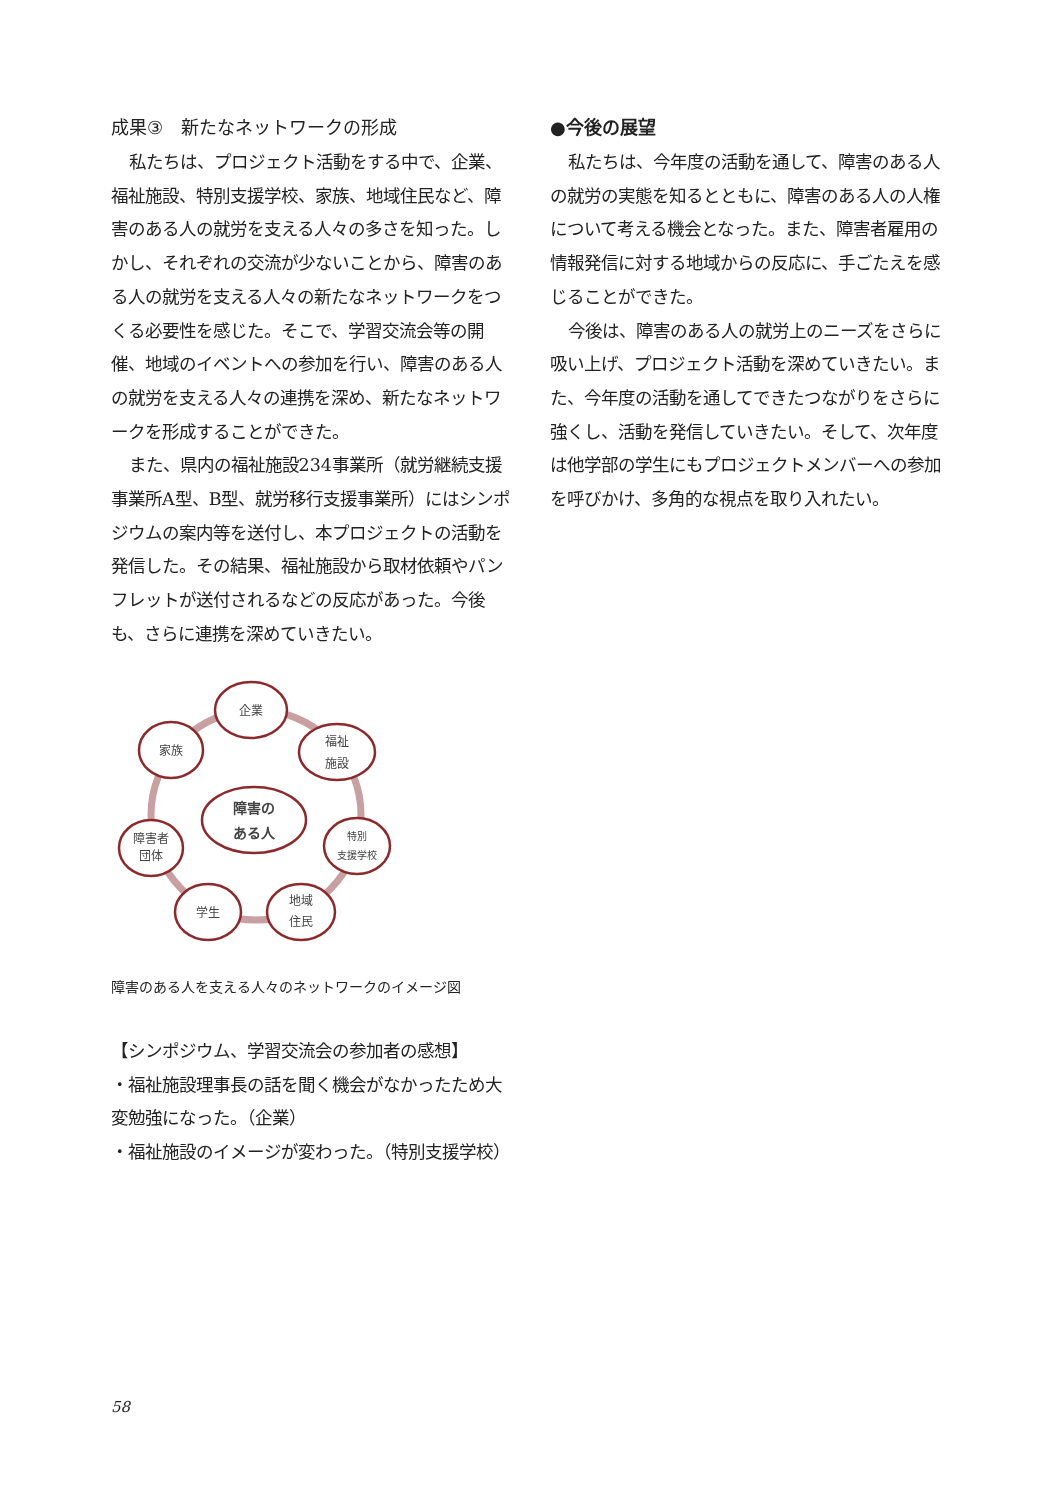成果③　新たなネットワークの形成
私たちは、プロジェクト活動をする中で、企業、福祉施設、特別支援学校、家族、地域住民など、障害のある人の就労を支える人々の多さを知った。しかし、それぞれの交流が少ないことから、障害のある人の就労を支える人々の新たなネットワークをつくる必要性を感じた。そこで、学習交流会等の開催、地域のイベントへの参加を行い、障害のある人の就労を支える人々の連携を深め、新たなネットワークを形成することができた。
また、県内の福祉施設234事業所（就労継続支援事業所A型、B型、就労移行支援事業所）にはシンポジウムの案内等を送付し、本プロジェクトの活動を発信した。その結果、福祉施設から取材依頼やパンフレットが送付されるなどの反応があった。今後も、さらに連携を深めていきたい。
企業
家族
福祉
施設
障害の
ある人
障害者
団体
特別
支援学校
学生
地域
住民
障害のある人を支える人々のネットワークのイメージ図
【シンポジウム、学習交流会の参加者の感想】
・福祉施設理事長の話を聞く機会がなかったため大変勉強になった。（企業）
・福祉施設のイメージが変わった。（特別支援学校）
●今後の展望
私たちは、今年度の活動を通して、障害のある人の就労の実態を知るとともに、障害のある人の人権について考える機会となった。また、障害者雇用の情報発信に対する地域からの反応に、手ごたえを感じることができた。
今後は、障害のある人の就労上のニーズをさらに吸い上げ、プロジェクト活動を深めていきたい。また、今年度の活動を通してできたつながりをさらに強くし、活動を発信していきたい。そして、次年度は他学部の学生にもプロジェクトメンバーへの参加を呼びかけ、多角的な視点を取り入れたい。
58